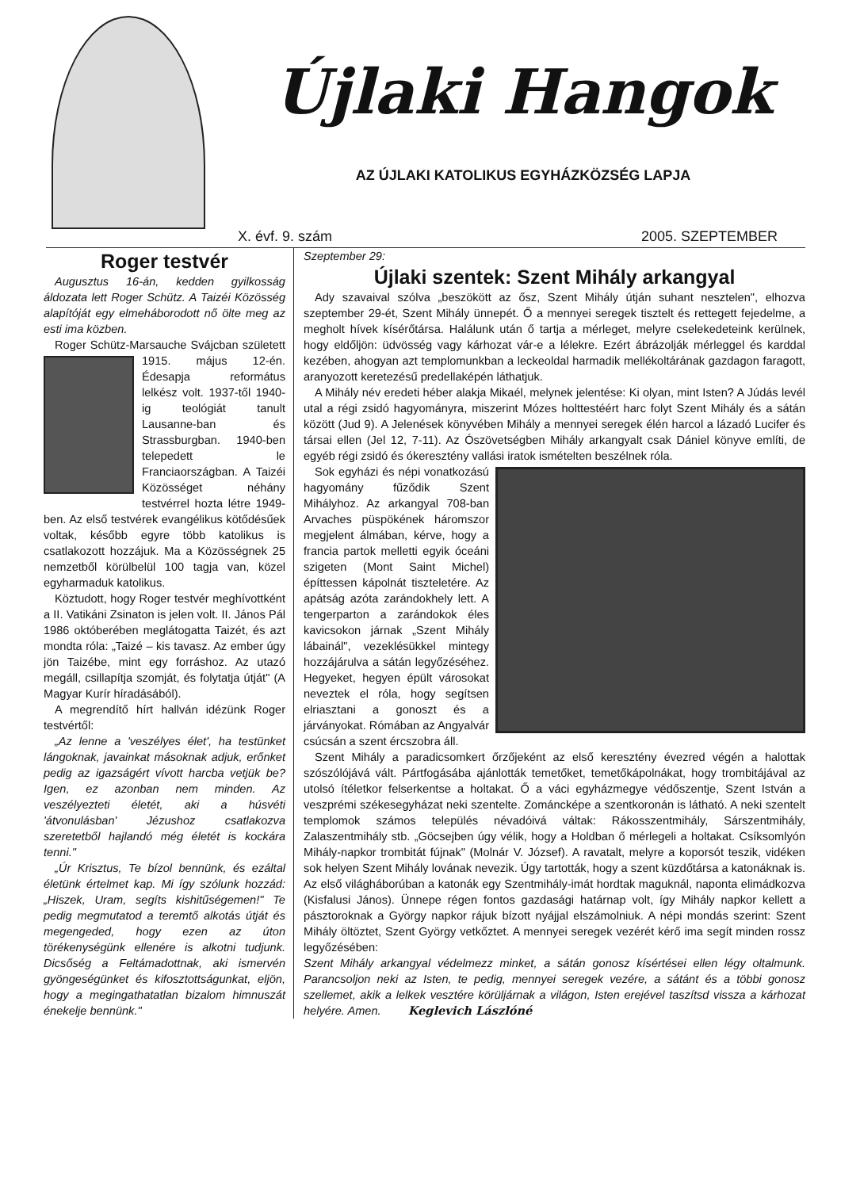Újlaki Hangok
AZ ÚJLAKI KATOLIKUS EGYHÁZKÖZSÉG LAPJA
X. évf. 9. szám 2005. SZEPTEMBER
Roger testvér
Augusztus 16-án, kedden gyilkosság áldozata lett Roger Schütz. A Taizéi Közösség alapítóját egy elmeháborodott nő ölte meg az esti ima közben.
Roger Schütz-Marsauche Svájcban született 1915. május 12-én. Édesapja református lelkész volt. 1937-től 1940-ig teológiát tanult Lausanne-ban és Strassburgban. 1940-ben telepedett le Franciaországban. A Taizéi Közösséget néhány testvérrel hozta létre 1949-ben. Az első testvérek evangélikus kötődésűek voltak, később egyre több katolikus is csatlakozott hozzájuk. Ma a Közösségnek 25 nemzetből körülbelül 100 tagja van, közel egyharmaduk katolikus.
Köztudott, hogy Roger testvér meghívottként a II. Vatikáni Zsinaton is jelen volt. II. János Pál 1986 októberében meglátogatta Taizét, és azt mondta róla: „Taizé – kis tavasz. Az ember úgy jön Taizébe, mint egy forráshoz. Az utazó megáll, csillapítja szomját, és folytatja útját" (A Magyar Kurír híradásából).
A megrendítő hírt hallván idézünk Roger testvértől:
„Az lenne a 'veszélyes élet', ha testünket lángoknak, javainkat másoknak adjuk, erőnket pedig az igazságért vívott harcba vetjük be? Igen, ez azonban nem minden. Az veszélyezteti életét, aki a húsvéti 'átvonulásban' Jézushoz csatlakozva szeretetből hajlandó még életét is kockára tenni."
„Úr Krisztus, Te bízol bennünk, és ezáltal életünk értelmet kap. Mi így szólunk hozzád: „Hiszek, Uram, segíts kishitűségemen!" Te pedig megmutatod a teremtő alkotás útját és megengeded, hogy ezen az úton törékenységünk ellenére is alkotni tudjunk. Dicsőség a Feltámadottnak, aki ismervén gyöngeségünket és kifosztottságunkat, eljön, hogy a megingathatatlan bizalom himnuszát énekelje bennünk."
Szeptember 29:
Újlaki szentek: Szent Mihály arkangyal
Ady szavaival szólva „beszökött az ősz, Szent Mihály útján suhant nesztelen", elhozva szeptember 29-ét, Szent Mihály ünnepét. Ő a mennyei seregek tisztelt és rettegett fejedelme, a megholt hívek kísérőtársa. Halálunk után ő tartja a mérleget, melyre cselekedeteink kerülnek, hogy eldőljön: üdvösség vagy kárhozat vár-e a lélekre. Ezért ábrázolják mérleggel és karddal kezében, ahogyan azt templomunkban a leckeoldal harmadik mellékoltárának gazdagon faragott, aranyozott keretezésű predellaképén láthatjuk.
A Mihály név eredeti héber alakja Mikaél, melynek jelentése: Ki olyan, mint Isten? A Júdás levél utal a régi zsidó hagyományra, miszerint Mózes holttestéért harc folyt Szent Mihály és a sátán között (Jud 9). A Jelenések könyvében Mihály a mennyei seregek élén harcol a lázadó Lucifer és társai ellen (Jel 12, 7-11). Az Ószövetségben Mihály arkangyalt csak Dániel könyve említi, de egyéb régi zsidó és ókeresztény vallási iratok ismételten beszélnek róla.
Sok egyházi és népi vonatkozású hagyomány fűződik Szent Mihályhoz. Az arkangyal 708-ban Arvaches püspökének háromszor megjelent álmában, kérve, hogy a francia partok melletti egyik óceáni szigeten (Mont Saint Michel) építtessen kápolnát tiszteletére. Az apátság azóta zarándokhely lett. A tengerparton a zarándokok éles kavicsokon járnak „Szent Mihály lábainál", vezeklésükkel mintegy hozzájárulva a sátán legyőzéséhez. Hegyeket, hegyen épült városokat neveztek el róla, hogy segítsen elriasztani a gonoszt és a járványokat. Rómában az Angyalvár csúcsán a szent ércszobra áll.
Szent Mihály a paradicsomkert őrzőjeként az első keresztény évezred végén a halottak szószólójává vált. Pártfogásába ajánlották temetőket, temetőkápolnákat, hogy trombitájával az utolsó ítéletkor felserkentse a holtakat. Ő a váci egyházmegye védőszentje, Szent István a veszprémi székesegyházat neki szentelte. Zománcképe a szentkoronán is látható. A neki szentelt templomok számos település névadóivá váltak: Rákosszentmihály, Sárszentmihály, Zalaszentmihály stb. „Göcsejben úgy vélik, hogy a Holdban ő mérlegeli a holtakat. Csíksomlyón Mihály-napkor trombitát fújnak" (Molnár V. József). A ravatalt, melyre a koporsót teszik, vidéken sok helyen Szent Mihály lovának nevezik. Úgy tartották, hogy a szent küzdőtársa a katonáknak is. Az első világháborúban a katonák egy Szentmihály-imát hordtak maguknál, naponta elimádkozva (Kisfalusi János). Ünnepe régen fontos gazdasági határnap volt, így Mihály napkor kellett a pásztoroknak a György napkor rájuk bízott nyájjal elszámolniuk. A népi mondás szerint: Szent Mihály öltöztet, Szent György vetkőztet. A mennyei seregek vezérét kérő ima segít minden rossz legyőzésében:
Szent Mihály arkangyal védelmezz minket, a sátán gonosz kísértései ellen légy oltalmunk. Parancsoljon neki az Isten, te pedig, mennyei seregek vezére, a sátánt és a többi gonosz szellemet, akik a lelkek vesztére körüljárnak a világon, Isten erejével taszítsd vissza a kárhozat helyére. Amen. Keglevich Lászlóné